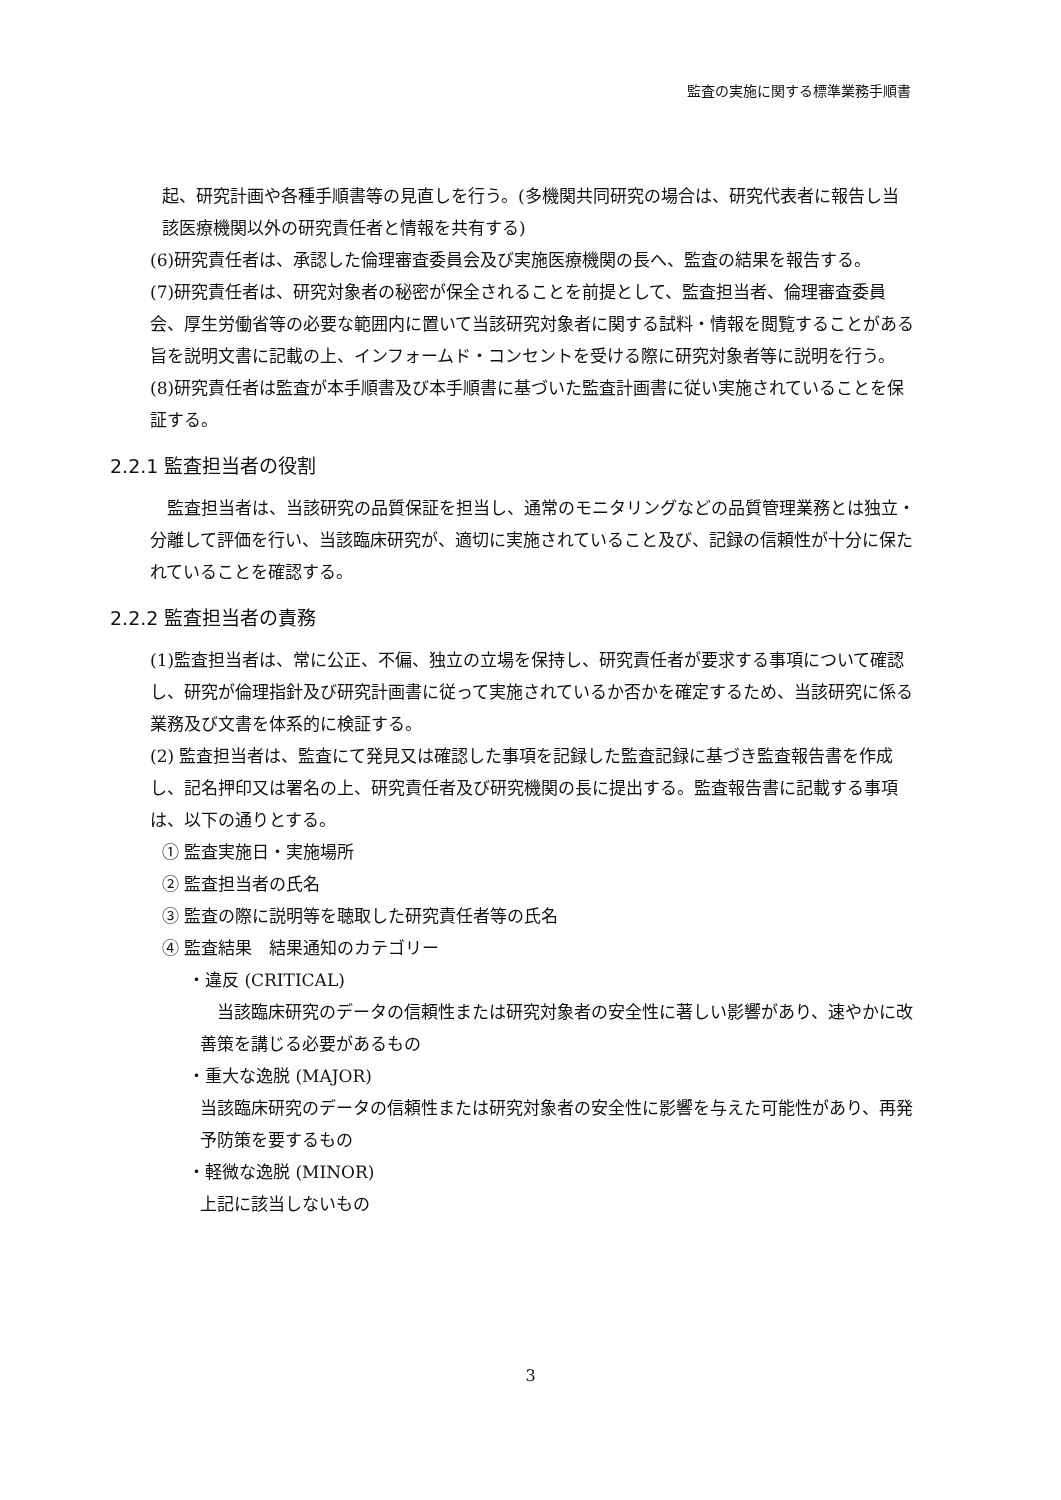監査の実施に関する標準業務手順書
起、研究計画や各種手順書等の見直しを行う。(多機関共同研究の場合は、研究代表者に報告し当該医療機関以外の研究責任者と情報を共有する)
(6)研究責任者は、承認した倫理審査委員会及び実施医療機関の長へ、監査の結果を報告する。
(7)研究責任者は、研究対象者の秘密が保全されることを前提として、監査担当者、倫理審査委員会、厚生労働省等の必要な範囲内に置いて当該研究対象者に関する試料・情報を閲覧することがある旨を説明文書に記載の上、インフォームド・コンセントを受ける際に研究対象者等に説明を行う。
(8)研究責任者は監査が本手順書及び本手順書に基づいた監査計画書に従い実施されていることを保証する。
2.2.1 監査担当者の役割
　監査担当者は、当該研究の品質保証を担当し、通常のモニタリングなどの品質管理業務とは独立・分離して評価を行い、当該臨床研究が、適切に実施されていること及び、記録の信頼性が十分に保たれていることを確認する。
2.2.2 監査担当者の責務
(1)監査担当者は、常に公正、不偏、独立の立場を保持し、研究責任者が要求する事項について確認し、研究が倫理指針及び研究計画書に従って実施されているか否かを確定するため、当該研究に係る業務及び文書を体系的に検証する。
(2) 監査担当者は、監査にて発見又は確認した事項を記録した監査記録に基づき監査報告書を作成し、記名押印又は署名の上、研究責任者及び研究機関の長に提出する。監査報告書に記載する事項は、以下の通りとする。
① 監査実施日・実施場所
② 監査担当者の氏名
③ 監査の際に説明等を聴取した研究責任者等の氏名
④ 監査結果　結果通知のカテゴリー
・違反 (CRITICAL)
　当該臨床研究のデータの信頼性または研究対象者の安全性に著しい影響があり、速やかに改善策を講じる必要があるもの
・重大な逸脱 (MAJOR)
当該臨床研究のデータの信頼性または研究対象者の安全性に影響を与えた可能性があり、再発予防策を要するもの
・軽微な逸脱 (MINOR)
上記に該当しないもの
3